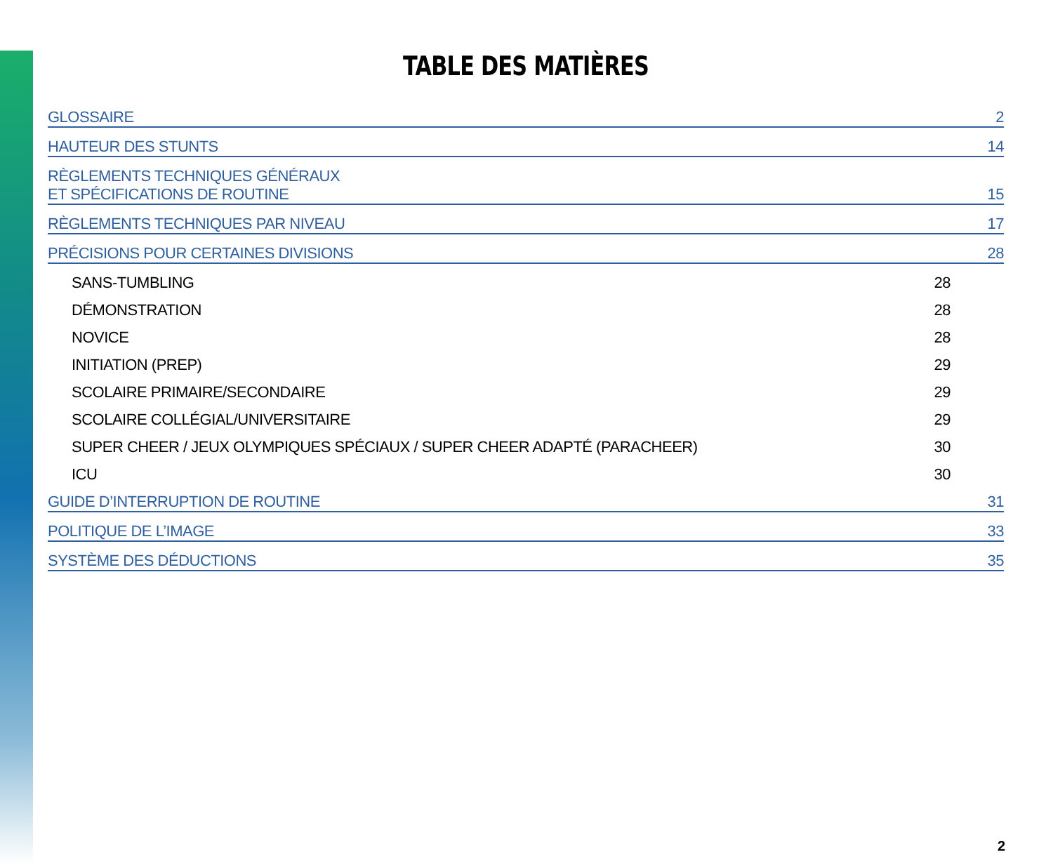TABLE DES MATIÈRES
GLOSSAIRE 2
HAUTEUR DES STUNTS 14
RÈGLEMENTS TECHNIQUES GÉNÉRAUX
ET SPÉCIFICATIONS DE ROUTINE 15
RÈGLEMENTS TECHNIQUES PAR NIVEAU 17
PRÉCISIONS POUR CERTAINES DIVISIONS 28
SANS-TUMBLING 28
DÉMONSTRATION 28
NOVICE 28
INITIATION (PREP) 29
SCOLAIRE PRIMAIRE/SECONDAIRE 29
SCOLAIRE COLLÉGIAL/UNIVERSITAIRE 29
SUPER CHEER / JEUX OLYMPIQUES SPÉCIAUX / SUPER CHEER ADAPTÉ (PARACHEER) 30
ICU 30
GUIDE D’INTERRUPTION DE ROUTINE 31
POLITIQUE DE L’IMAGE 33
SYSTÈME DES DÉDUCTIONS 35
2